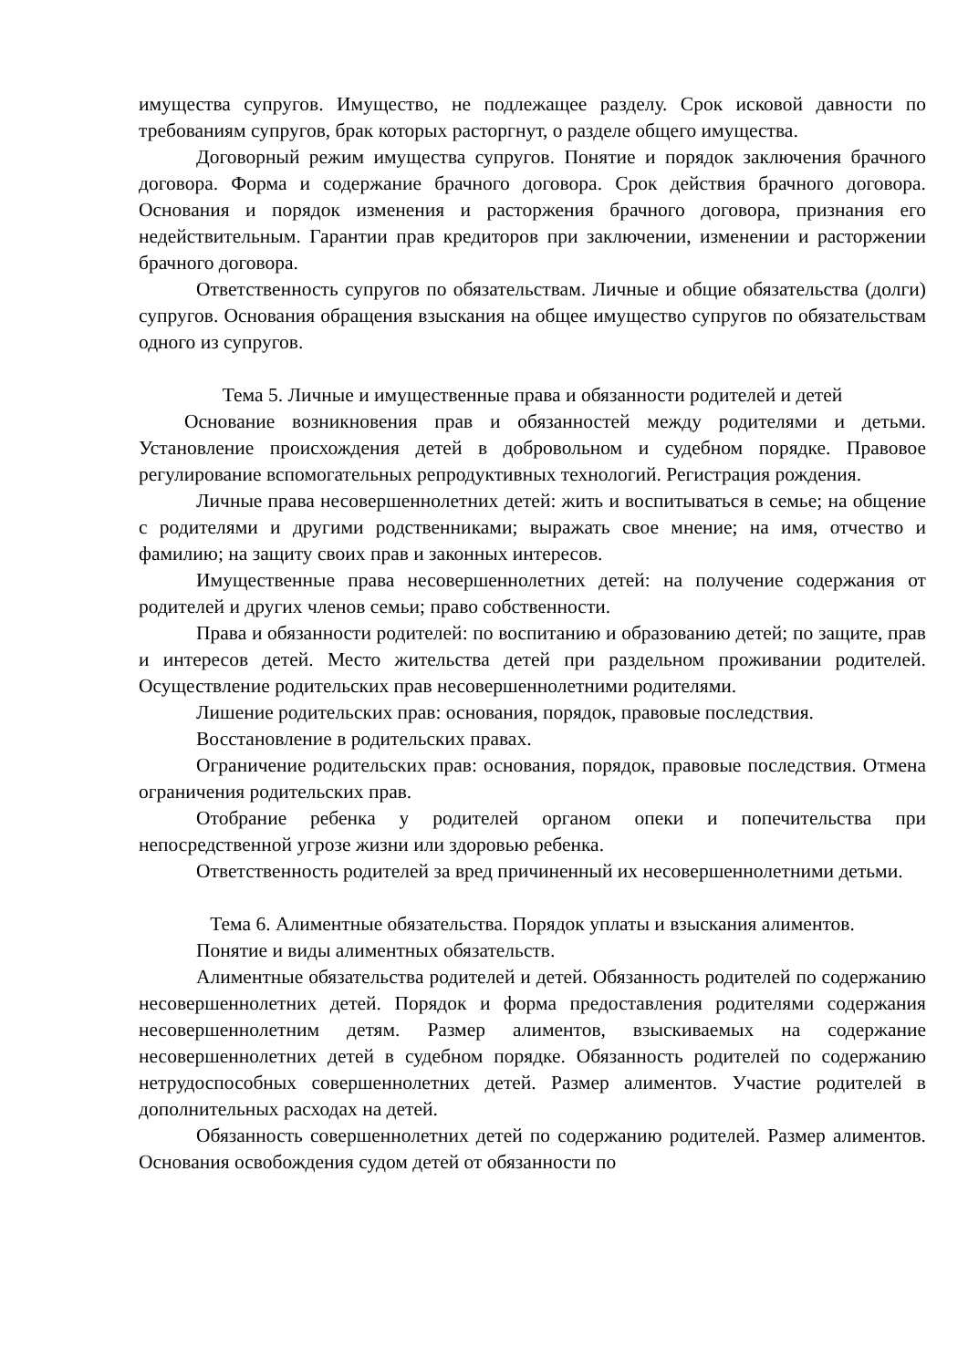имущества супругов. Имущество, не подлежащее разделу. Срок исковой давности по требованиям супругов, брак которых расторгнут, о разделе общего имущества.
Договорный режим имущества супругов. Понятие и порядок заключения брачного договора. Форма и содержание брачного договора. Срок действия брачного договора. Основания и порядок изменения и расторжения брачного договора, признания его недействительным. Гарантии прав кредиторов при заключении, изменении и расторжении брачного договора.
Ответственность супругов по обязательствам. Личные и общие обязательства (долги) супругов. Основания обращения взыскания на общее имущество супругов по обязательствам одного из супругов.
Тема 5. Личные и имущественные права и обязанности родителей и детей
Основание возникновения прав и обязанностей между родителями и детьми. Установление происхождения детей в добровольном и судебном порядке. Правовое регулирование вспомогательных репродуктивных технологий. Регистрация рождения.
Личные права несовершеннолетних детей: жить и воспитываться в семье; на общение с родителями и другими родственниками; выражать свое мнение; на имя, отчество и фамилию; на защиту своих прав и законных интересов.
Имущественные права несовершеннолетних детей: на получение содержания от родителей и других членов семьи; право собственности.
Права и обязанности родителей: по воспитанию и образованию детей; по защите, прав и интересов детей. Место жительства детей при раздельном проживании родителей. Осуществление родительских прав несовершеннолетними родителями.
Лишение родительских прав: основания, порядок, правовые последствия.
Восстановление в родительских правах.
Ограничение родительских прав: основания, порядок, правовые последствия. Отмена ограничения родительских прав.
Отобрание ребенка у родителей органом опеки и попечительства при непосредственной угрозе жизни или здоровью ребенка.
Ответственность родителей за вред причиненный их несовершеннолетними детьми.
Тема 6. Алиментные обязательства. Порядок уплаты и взыскания алиментов.
Понятие и виды алиментных обязательств.
Алиментные обязательства родителей и детей. Обязанность родителей по содержанию несовершеннолетних детей. Порядок и форма предоставления родителями содержания несовершеннолетним детям. Размер алиментов, взыскиваемых на содержание несовершеннолетних детей в судебном порядке. Обязанность родителей по содержанию нетрудоспособных совершеннолетних детей. Размер алиментов. Участие родителей в дополнительных расходах на детей.
Обязанность совершеннолетних детей по содержанию родителей. Размер алиментов. Основания освобождения судом детей от обязанности по